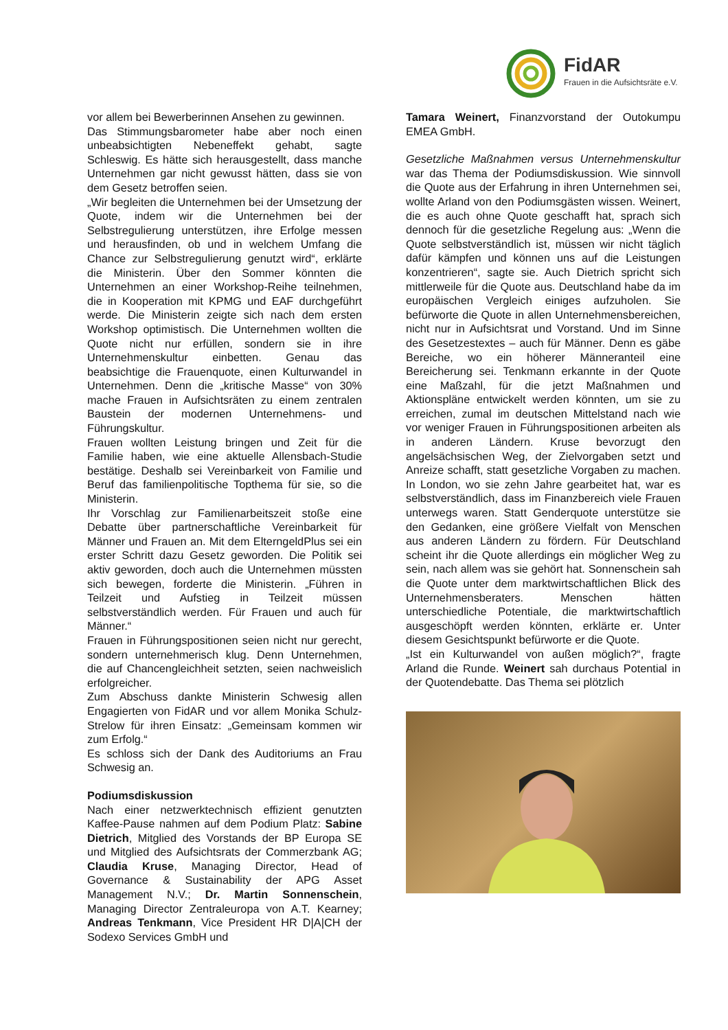FidAR
Frauen in die Aufsichtsräte e.V.
vor allem bei Bewerberinnen Ansehen zu gewinnen.
Das Stimmungsbarometer habe aber noch einen unbeabsichtigten Nebeneffekt gehabt, sagte Schleswig. Es hätte sich herausgestellt, dass manche Unternehmen gar nicht gewusst hätten, dass sie von dem Gesetz betroffen seien.
„Wir begleiten die Unternehmen bei der Umsetzung der Quote, indem wir die Unternehmen bei der Selbstregulierung unterstützen, ihre Erfolge messen und herausfinden, ob und in welchem Umfang die Chance zur Selbstregulierung genutzt wird“, erklärte die Ministerin. Über den Sommer könnten die Unternehmen an einer Workshop-Reihe teilnehmen, die in Kooperation mit KPMG und EAF durchgeführt werde. Die Ministerin zeigte sich nach dem ersten Workshop optimistisch. Die Unternehmen wollten die Quote nicht nur erfüllen, sondern sie in ihre Unternehmenskultur einbetten. Genau das beabsichtige die Frauenquote, einen Kulturwandel in Unternehmen. Denn die „kritische Masse“ von 30% mache Frauen in Aufsichtsräten zu einem zentralen Baustein der modernen Unternehmens- und Führungskultur.
Frauen wollten Leistung bringen und Zeit für die Familie haben, wie eine aktuelle Allensbach-Studie bestätige. Deshalb sei Vereinbarkeit von Familie und Beruf das familienpolitische Topthema für sie, so die Ministerin.
Ihr Vorschlag zur Familienarbeitszeit stoße eine Debatte über partnerschaftliche Vereinbarkeit für Männer und Frauen an. Mit dem ElterngeldPlus sei ein erster Schritt dazu Gesetz geworden. Die Politik sei aktiv geworden, doch auch die Unternehmen müssten sich bewegen, forderte die Ministerin. „Führen in Teilzeit und Aufstieg in Teilzeit müssen selbstverständlich werden. Für Frauen und auch für Männer.“
Frauen in Führungspositionen seien nicht nur gerecht, sondern unternehmerisch klug. Denn Unternehmen, die auf Chancengleichheit setzten, seien nachweislich erfolgreicher.
Zum Abschuss dankte Ministerin Schwesig allen Engagierten von FidAR und vor allem Monika Schulz-Strelow für ihren Einsatz: „Gemeinsam kommen wir zum Erfolg.“
Es schloss sich der Dank des Auditoriums an Frau Schwesig an.
Podiumsdiskussion
Nach einer netzwerktechnisch effizient genutzten Kaffee-Pause nahmen auf dem Podium Platz: Sabine Dietrich, Mitglied des Vorstands der BP Europa SE und Mitglied des Aufsichtsrats der Commerzbank AG; Claudia Kruse, Managing Director, Head of Governance & Sustainability der APG Asset Management N.V.; Dr. Martin Sonnenschein, Managing Director Zentraleuropa von A.T. Kearney; Andreas Tenkmann, Vice President HR D|A|CH der Sodexo Services GmbH und
Tamara Weinert, Finanzvorstand der Outokumpu EMEA GmbH.
Gesetzliche Maßnahmen versus Unternehmenskultur war das Thema der Podiumsdiskussion. Wie sinnvoll die Quote aus der Erfahrung in ihren Unternehmen sei, wollte Arland von den Podiumsgästen wissen. Weinert, die es auch ohne Quote geschafft hat, sprach sich dennoch für die gesetzliche Regelung aus: „Wenn die Quote selbstverständlich ist, müssen wir nicht täglich dafür kämpfen und können uns auf die Leistungen konzentrieren“, sagte sie. Auch Dietrich spricht sich mittlerweile für die Quote aus. Deutschland habe da im europäischen Vergleich einiges aufzuholen. Sie befürworte die Quote in allen Unternehmensbereichen, nicht nur in Aufsichtsrat und Vorstand. Und im Sinne des Gesetzestextes – auch für Männer. Denn es gäbe Bereiche, wo ein höherer Männeranteil eine Bereicherung sei. Tenkmann erkannte in der Quote eine Maßzahl, für die jetzt Maßnahmen und Aktionspläne entwickelt werden könnten, um sie zu erreichen, zumal im deutschen Mittelstand nach wie vor weniger Frauen in Führungspositionen arbeiten als in anderen Ländern. Kruse bevorzugt den angelsächsischen Weg, der Zielvorgaben setzt und Anreize schafft, statt gesetzliche Vorgaben zu machen. In London, wo sie zehn Jahre gearbeitet hat, war es selbstverständlich, dass im Finanzbereich viele Frauen unterwegs waren. Statt Genderquote unterstütze sie den Gedanken, eine größere Vielfalt von Menschen aus anderen Ländern zu fördern. Für Deutschland scheint ihr die Quote allerdings ein möglicher Weg zu sein, nach allem was sie gehört hat. Sonnenschein sah die Quote unter dem marktwirtschaftlichen Blick des Unternehmensberaters. Menschen hätten unterschiedliche Potentiale, die marktwirtschaftlich ausgeschöpft werden könnten, erklärte er. Unter diesem Gesichtspunkt befürworte er die Quote.
„Ist ein Kulturwandel von außen möglich?“, fragte Arland die Runde. Weinert sah durchaus Potential in der Quotendebatte. Das Thema sei plötzlich